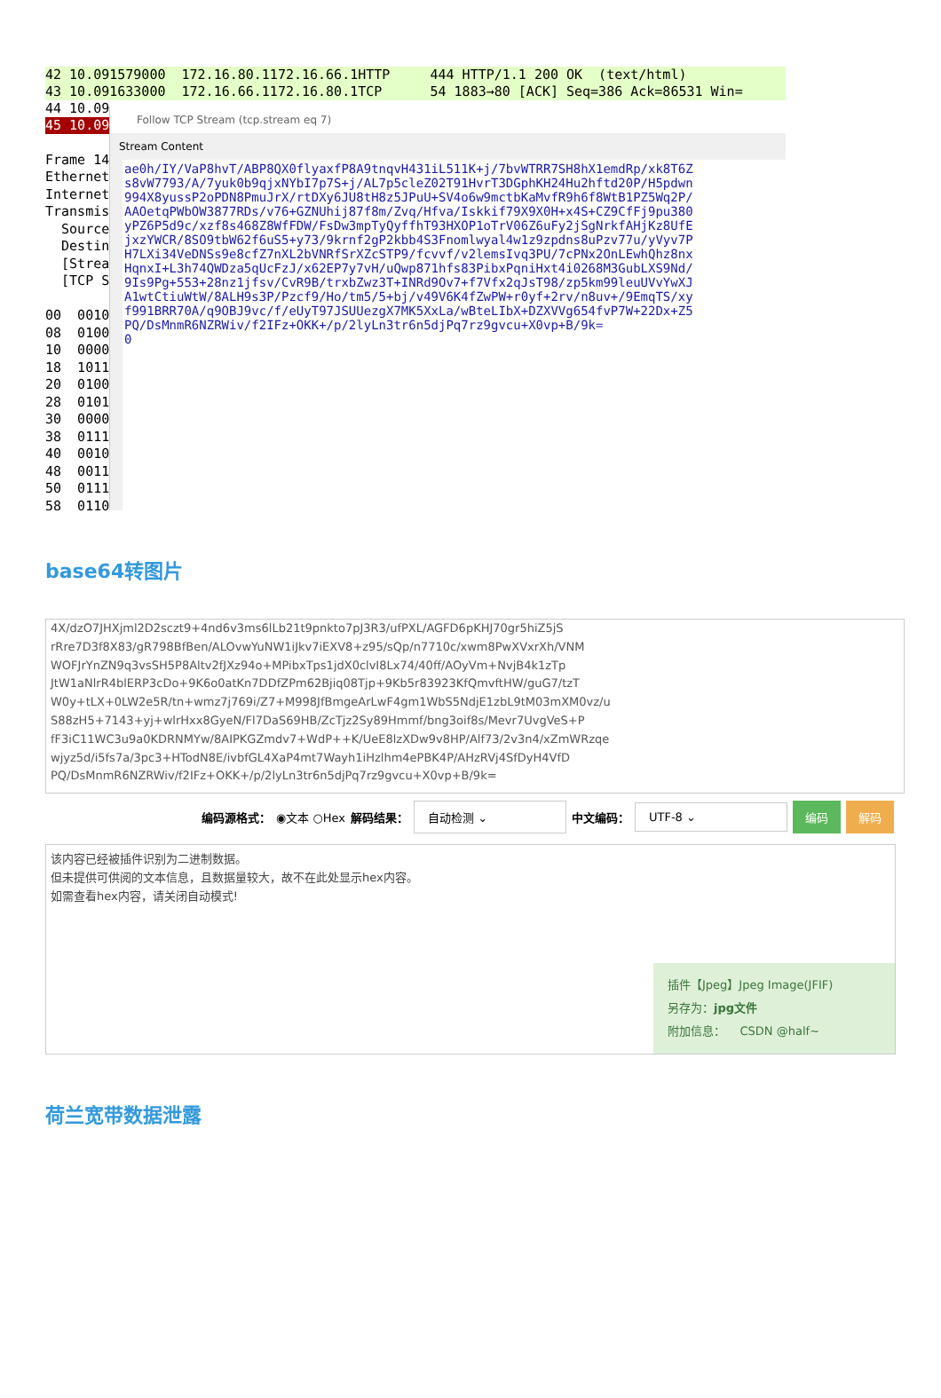42 10.091579000 172.16.80.1172.16.66.1HTTP 444 HTTP/1.1 200 OK (text/html)
43 10.091633000 172.16.66.1172.16.80.1TCP 54 1883→80 [ACK] Seq=386 Ack=86531 Win=
44 10.09
45 10.09
Frame 14 Ethernet Internet Transmis Source Destin [Strea [TCP S 00 0010 08 0100 10 0000 18 1011 20 0100 28 0101 30 0000 38 0111 40 0010 48 0011 50 0111 58 0110
Follow TCP Stream (tcp.stream eq 7)
Stream Content
ae0h/IY/VaP8hvT/ABP8QX0flyaxfP8A9tnqvH431iL511K+j/7bvWTRR7SH8hX1emdRp/xk8T6Z s8vW7793/A/7yuk0b9qjxNYbI7p7S+j/AL7p5cleZ02T91HvrT3DGphKH24Hu2hftd20P/H5pdwn 994X8yussP2oPDN8PmuJrX/rtDXy6JU8tH8z5JPuU+SV4o6w9mctbKaMvfR9h6f8WtB1PZ5Wq2P/ AAOetqPWbOW3877RDs/v76+GZNUhij87f8m/Zvq/Hfva/Iskkif79X9X0H+x4S+CZ9CfFj9pu380 yPZ6P5d9c/xzf8s468Z8WfFDW/FsDw3mpTyQyffhT93HXOP1oTrV06Z6uFy2jSgNrkfAHjKz8UfE jxzYWCR/8SO9tbW62f6uS5+y73/9krnf2gP2kbb4S3Fnomlwyal4w1z9zpdns8uPzv77u/yVyv7P H7LXi34VeDNSs9e8cfZ7nXL2bVNRfSrXZcSTP9/fcvvf/v2lemsIvq3PU/7cPNx2OnLEwhQhz8nx HqnxI+L3h74QWDza5qUcFzJ/x62EP7y7vH/uQwp871hfs83PibxPqniHxt4i0268M3GubLXS9Nd/ 9Is9Pg+553+28nz1jfsv/CvR9B/trxbZwz3T+INRd9Ov7+f7Vfx2qJsT98/zp5km99leuUVvYwXJ A1wtCtiuWtW/8ALH9s3P/Pzcf9/Ho/tm5/5+bj/v49V6K4fZwPW+r0yf+2rv/n8uv+/9EmqTS/xy f991BRR70A/q9OBJ9vc/f/eUyT97JSUUezgX7MK5XxLa/wBteLIbX+DZXVVg654fvP7W+22Dx+Z5 PQ/DsMnmR6NZRWiv/f2IFz+OKK+/p/2lyLn3tr6n5djPq7rz9gvcu+X0vp+B/9k= 0
base64转图片
4X/dzO7JHXjml2D2sczt9+4nd6v3ms6lLb21t9pnkto7pJ3R3/ufPXL/AGFD6pKHJ70gr5hiZ5jS
rRre7D3f8X83/gR798BfBen/ALOvwYuNW1iJkv7iEXV8+z95/sQp/n7710c/xwm8PwXVxrXh/VNM
WOFJrYnZN9q3vsSH5P8Altv2fJXz94o+MPibxTps1jdX0clvI8Lx74/40ff/AOyVm+NvjB4k1zTp
JtW1aNlrR4blERP3cDo+9K6o0atKn7DDfZPm62Bjiq08Tjp+9Kb5r83923KfQmvftHW/guG7/tzT
W0y+tLX+0LW2e5R/tn+wmz7j769i/Z7+M998JfBmgeArLwF4gm1WbS5NdjE1zbL9tM03mXM0vz/u
S88zH5+7143+yj+wlrHxx8GyeN/Fl7DaS69HB/ZcTjz2Sy89Hmmf/bng3oif8s/Mevr7UvgVeS+P
fF3iC11WC3u9a0KDRNMYw/8AIPKGZmdv7+WdP++K/UeE8lzXDw9v8HP/Alf73/2v3n4/xZmWRzqe
wjyz5d/i5fs7a/3pc3+HTodN8E/ivbfGL4XaP4mt7Wayh1iHzlhm4ePBK4P/AHzRVj4SfDyH4VfD
PQ/DsMnmR6NZRWiv/f2IFz+OKK+/p/2lyLn3tr6n5djPq7rz9gvcu+X0vp+B/9k=
编码源格式： ◉文本 ○Hex 解码结果： 自动检测 ⌄ 中文编码： UTF-8 ⌄ 编码 解码
该内容已经被插件识别为二进制数据。
但未提供可供阅的文本信息，且数据量较大，故不在此处显示hex内容。
如需查看hex内容，请关闭自动模式!
插件【Jpeg】Jpeg Image(JFIF)
另存为：jpg文件
附加信息： CSDN @half~
荷兰宽带数据泄露